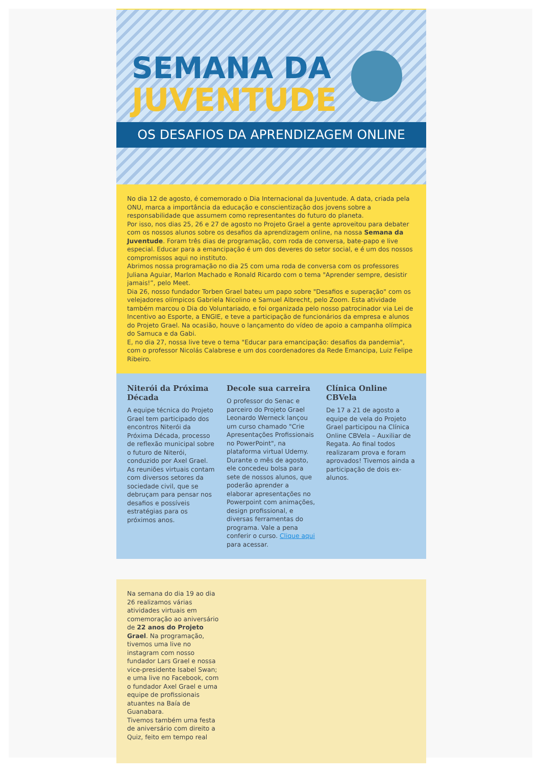SEMANA DA
JUVENTUDE
OS DESAFIOS DA APRENDIZAGEM ONLINE
No dia 12 de agosto, é comemorado o Dia Internacional da Juventude. A data, criada pela ONU, marca a importância da educação e conscientização dos jovens sobre a responsabilidade que assumem como representantes do futuro do planeta.
Por isso, nos dias 25, 26 e 27 de agosto no Projeto Grael a gente aproveitou para debater com os nossos alunos sobre os desafios da aprendizagem online, na nossa Semana da Juventude. Foram três dias de programação, com roda de conversa, bate-papo e live especial. Educar para a emancipação é um dos deveres do setor social, e é um dos nossos compromissos aqui no instituto.
Abrimos nossa programação no dia 25 com uma roda de conversa com os professores Juliana Aguiar, Marlon Machado e Ronald Ricardo com o tema "Aprender sempre, desistir jamais!”, pelo Meet.
Dia 26, nosso fundador Torben Grael bateu um papo sobre "Desafios e superação" com os velejadores olímpicos Gabriela Nicolino e Samuel Albrecht, pelo Zoom. Esta atividade também marcou o Dia do Voluntariado, e foi organizada pelo nosso patrocinador via Lei de Incentivo ao Esporte, a ENGIE, e teve a participação de funcionários da empresa e alunos do Projeto Grael. Na ocasião, houve o lançamento do vídeo de apoio a campanha olímpica do Samuca e da Gabi.
E, no dia 27, nossa live teve o tema "Educar para emancipação: desafios da pandemia", com o professor Nicolás Calabrese e um dos coordenadores da Rede Emancipa, Luiz Felipe Ribeiro.
Niterói da Próxima Década
A equipe técnica do Projeto Grael tem participado dos encontros Niterói da Próxima Década, processo de reflexão municipal sobre o futuro de Niterói, conduzido por Axel Grael. As reuniões virtuais contam com diversos setores da sociedade civil, que se debruçam para pensar nos desafios e possíveis estratégias para os próximos anos.
Decole sua carreira
O professor do Senac e parceiro do Projeto Grael Leonardo Werneck lançou um curso chamado "Crie Apresentações Profissionais no PowerPoint", na plataforma virtual Udemy. Durante o mês de agosto, ele concedeu bolsa para sete de nossos alunos, que poderão aprender a elaborar apresentações no Powerpoint com animações, design profissional, e diversas ferramentas do programa. Vale a pena conferir o curso. Clique aqui para acessar.
Clínica Online CBVela
De 17 a 21 de agosto a equipe de vela do Projeto Grael participou na Clínica Online CBVela – Auxiliar de Regata. Ao final todos realizaram prova e foram aprovados! Tivemos ainda a participação de dois ex-alunos.
Na semana do dia 19 ao dia 26 realizamos várias atividades virtuais em comemoração ao aniversário de 22 anos do Projeto Grael. Na programação, tivemos uma live no instagram com nosso fundador Lars Grael e nossa vice-presidente Isabel Swan; e uma live no Facebook, com o fundador Axel Grael e uma equipe de profissionais atuantes na Baía de Guanabara.
Tivemos também uma festa de aniversário com direito a Quiz, feito em tempo real